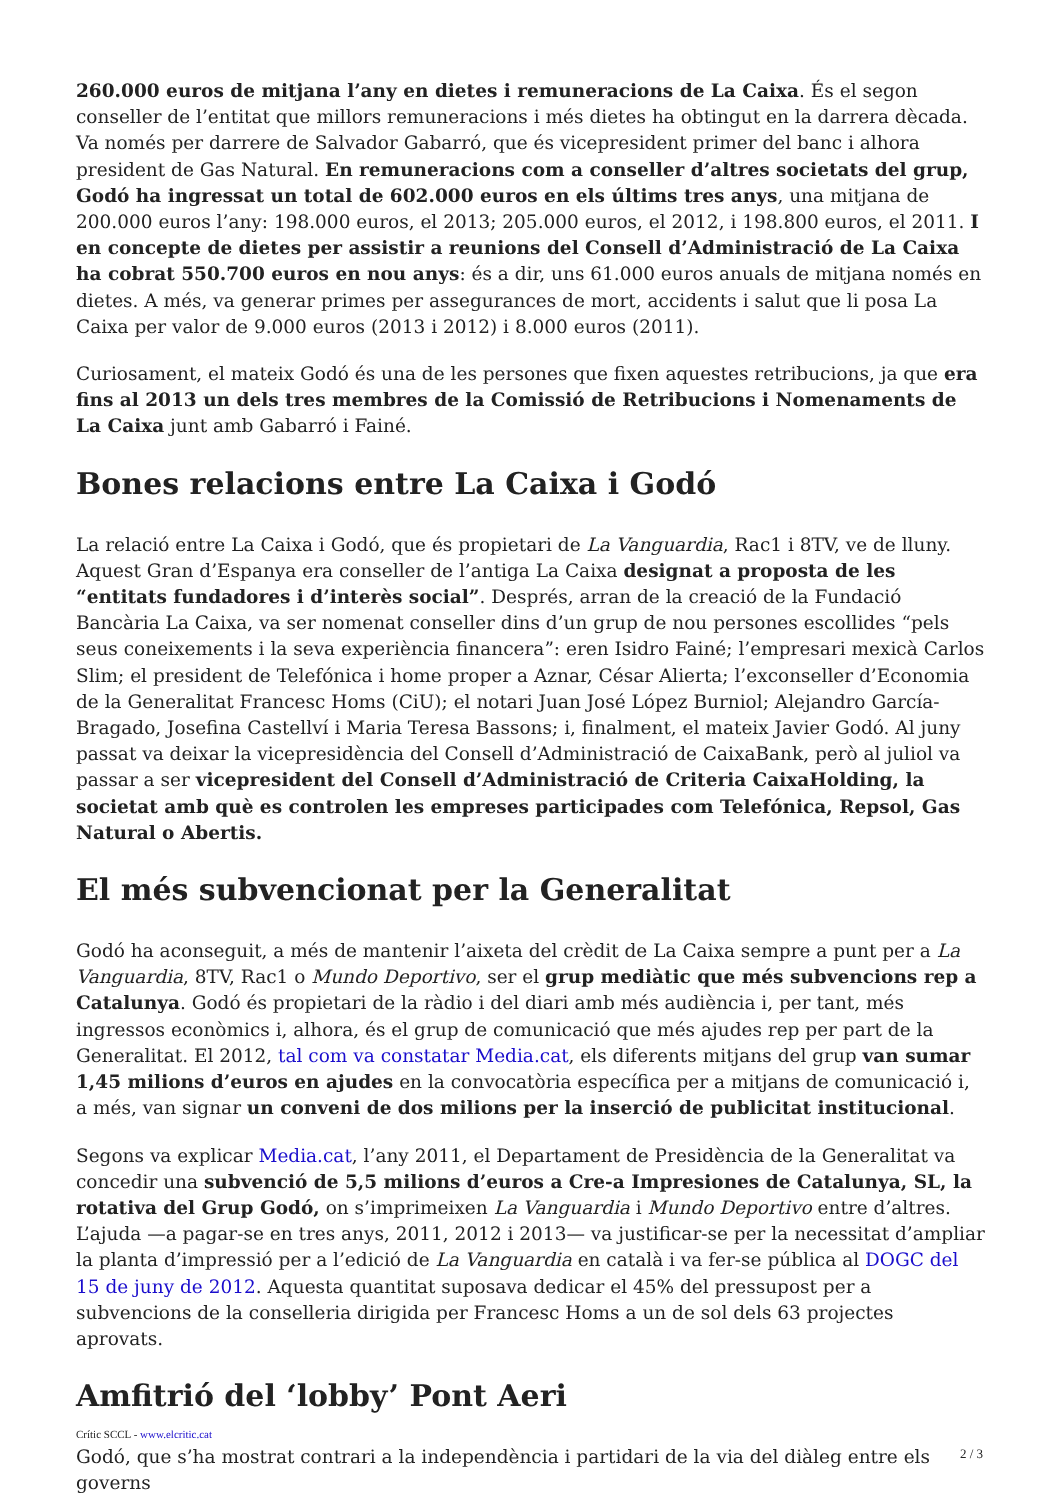260.000 euros de mitjana l’any en dietes i remuneracions de La Caixa. És el segon conseller de l’entitat que millors remuneracions i més dietes ha obtingut en la darrera dècada. Va només per darrere de Salvador Gabarró, que és vicepresident primer del banc i alhora president de Gas Natural. En remuneracions com a conseller d’altres societats del grup, Godó ha ingressat un total de 602.000 euros en els últims tres anys, una mitjana de 200.000 euros l’any: 198.000 euros, el 2013; 205.000 euros, el 2012, i 198.800 euros, el 2011. I en concepte de dietes per assistir a reunions del Consell d’Administració de La Caixa ha cobrat 550.700 euros en nou anys: és a dir, uns 61.000 euros anuals de mitjana només en dietes. A més, va generar primes per assegurances de mort, accidents i salut que li posa La Caixa per valor de 9.000 euros (2013 i 2012) i 8.000 euros (2011).
Curiosament, el mateix Godó és una de les persones que fixen aquestes retribucions, ja que era fins al 2013 un dels tres membres de la Comissió de Retribucions i Nomenaments de La Caixa junt amb Gabarró i Fainé.
Bones relacions entre La Caixa i Godó
La relació entre La Caixa i Godó, que és propietari de La Vanguardia, Rac1 i 8TV, ve de lluny. Aquest Gran d’Espanya era conseller de l’antiga La Caixa designat a proposta de les “entitats fundadores i d’interès social”. Després, arran de la creació de la Fundació Bancària La Caixa, va ser nomenat conseller dins d’un grup de nou persones escollides “pels seus coneixements i la seva experiència financera”: eren Isidro Fainé; l’empresari mexicà Carlos Slim; el president de Telefónica i home proper a Aznar, César Alierta; l’exconseller d’Economia de la Generalitat Francesc Homs (CiU); el notari Juan José López Burniol; Alejandro García-Bragado, Josefina Castellví i Maria Teresa Bassons; i, finalment, el mateix Javier Godó. Al juny passat va deixar la vicepresidència del Consell d’Administració de CaixaBank, però al juliol va passar a ser vicepresident del Consell d’Administració de Criteria CaixaHolding, la societat amb què es controlen les empreses participades com Telefónica, Repsol, Gas Natural o Abertis.
El més subvencionat per la Generalitat
Godó ha aconseguit, a més de mantenir l’aixeta del crèdit de La Caixa sempre a punt per a La Vanguardia, 8TV, Rac1 o Mundo Deportivo, ser el grup mediàtic que més subvencions rep a Catalunya. Godó és propietari de la ràdio i del diari amb més audiència i, per tant, més ingressos econòmics i, alhora, és el grup de comunicació que més ajudes rep per part de la Generalitat. El 2012, tal com va constatar Media.cat, els diferents mitjans del grup van sumar 1,45 milions d’euros en ajudes en la convocatòria específica per a mitjans de comunicació i, a més, van signar un conveni de dos milions per la inserció de publicitat institucional.
Segons va explicar Media.cat, l’any 2011, el Departament de Presidència de la Generalitat va concedir una subvenció de 5,5 milions d’euros a Cre-a Impresiones de Catalunya, SL, la rotativa del Grup Godó, on s’imprimeixen La Vanguardia i Mundo Deportivo entre d’altres. L’ajuda —a pagar-se en tres anys, 2011, 2012 i 2013— va justificar-se per la necessitat d’ampliar la planta d’impressió per a l’edició de La Vanguardia en català i va fer-se pública al DOGC del 15 de juny de 2012. Aquesta quantitat suposava dedicar el 45% del pressupost per a subvencions de la conselleria dirigida per Francesc Homs a un de sol dels 63 projectes aprovats.
Amfitrió del ‘lobby’ Pont Aeri
Godó, que s’ha mostrat contrari a la independència i partidari de la via del diàleg entre els governs
Crític SCCL - www.elcritic.cat
2 / 3